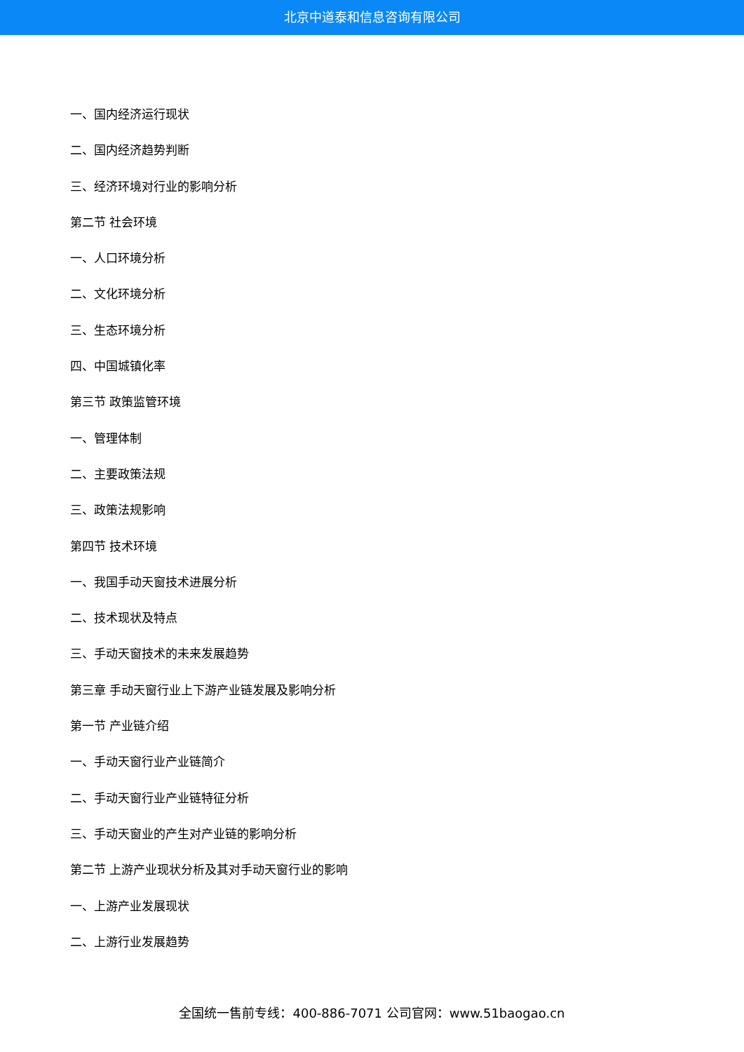北京中道泰和信息咨询有限公司
一、国内经济运行现状
二、国内经济趋势判断
三、经济环境对行业的影响分析
第二节 社会环境
一、人口环境分析
二、文化环境分析
三、生态环境分析
四、中国城镇化率
第三节 政策监管环境
一、管理体制
二、主要政策法规
三、政策法规影响
第四节 技术环境
一、我国手动天窗技术进展分析
二、技术现状及特点
三、手动天窗技术的未来发展趋势
第三章 手动天窗行业上下游产业链发展及影响分析
第一节 产业链介绍
一、手动天窗行业产业链简介
二、手动天窗行业产业链特征分析
三、手动天窗业的产生对产业链的影响分析
第二节 上游产业现状分析及其对手动天窗行业的影响
一、上游产业发展现状
二、上游行业发展趋势
全国统一售前专线：400-886-7071 公司官网：www.51baogao.cn